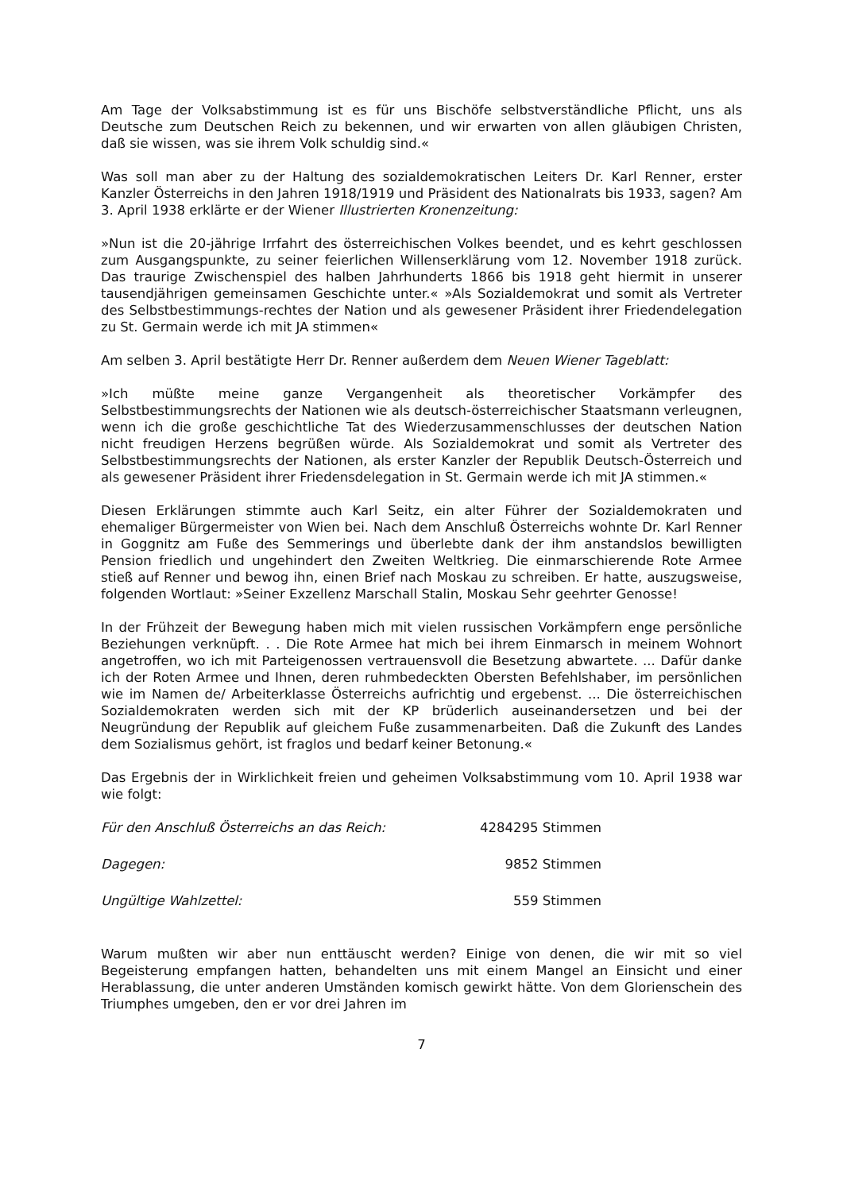Am Tage der Volksabstimmung ist es für uns Bischöfe selbstverständliche Pflicht, uns als Deutsche zum Deutschen Reich zu bekennen, und wir erwarten von allen gläubigen Christen, daß sie wissen, was sie ihrem Volk schuldig sind.«
Was soll man aber zu der Haltung des sozialdemokratischen Leiters Dr. Karl Renner, erster Kanzler Österreichs in den Jahren 1918/1919 und Präsident des Nationalrats bis 1933, sagen? Am 3. April 1938 erklärte er der Wiener Illustrierten Kronenzeitung:
»Nun ist die 20-jährige Irrfahrt des österreichischen Volkes beendet, und es kehrt geschlossen zum Ausgangspunkte, zu seiner feierlichen Willenserklärung vom 12. November 1918 zurück. Das traurige Zwischenspiel des halben Jahrhunderts 1866 bis 1918 geht hiermit in unserer tausendjährigen gemeinsamen Geschichte unter.« »Als Sozialdemokrat und somit als Vertreter des Selbstbestimmungs-rechtes der Nation und als gewesener Präsident ihrer Friedendelegation zu St. Germain werde ich mit JA stimmen«
Am selben 3. April bestätigte Herr Dr. Renner außerdem dem Neuen Wiener Tageblatt:
»Ich müßte meine ganze Vergangenheit als theoretischer Vorkämpfer des Selbstbestimmungsrechts der Nationen wie als deutsch-österreichischer Staatsmann verleugnen, wenn ich die große geschichtliche Tat des Wiederzusammenschlusses der deutschen Nation nicht freudigen Herzens begrüßen würde. Als Sozialdemokrat und somit als Vertreter des Selbstbestimmungsrechts der Nationen, als erster Kanzler der Republik Deutsch-Österreich und als gewesener Präsident ihrer Friedensdelegation in St. Germain werde ich mit JA stimmen.«
Diesen Erklärungen stimmte auch Karl Seitz, ein alter Führer der Sozialdemokraten und ehemaliger Bürgermeister von Wien bei. Nach dem Anschluß Österreichs wohnte Dr. Karl Renner in Goggnitz am Fuße des Semmerings und überlebte dank der ihm anstandslos bewilligten Pension friedlich und ungehindert den Zweiten Weltkrieg. Die einmarschierende Rote Armee stieß auf Renner und bewog ihn, einen Brief nach Moskau zu schreiben. Er hatte, auszugsweise, folgenden Wortlaut: »Seiner Exzellenz Marschall Stalin, Moskau Sehr geehrter Genosse!
In der Frühzeit der Bewegung haben mich mit vielen russischen Vorkämpfern enge persönliche Beziehungen verknüpft. . . Die Rote Armee hat mich bei ihrem Einmarsch in meinem Wohnort angetroffen, wo ich mit Parteigenossen vertrauensvoll die Besetzung abwartete. ... Dafür danke ich der Roten Armee und Ihnen, deren ruhmbedeckten Obersten Befehlshaber, im persönlichen wie im Namen de/ Arbeiterklasse Österreichs aufrichtig und ergebenst. ... Die österreichischen Sozialdemokraten werden sich mit der KP brüderlich auseinandersetzen und bei der Neugründung der Republik auf gleichem Fuße zusammenarbeiten. Daß die Zukunft des Landes dem Sozialismus gehört, ist fraglos und bedarf keiner Betonung.«
Das Ergebnis der in Wirklichkeit freien und geheimen Volksabstimmung vom 10. April 1938 war wie folgt:
| Für den Anschluß Österreichs an das Reich: | 4284295 Stimmen |
| Dagegen: | 9852 Stimmen |
| Ungültige Wahlzettel: | 559 Stimmen |
Warum mußten wir aber nun enttäuscht werden? Einige von denen, die wir mit so viel Begeisterung empfangen hatten, behandelten uns mit einem Mangel an Einsicht und einer Herablassung, die unter anderen Umständen komisch gewirkt hätte. Von dem Glorienschein des Triumphes umgeben, den er vor drei Jahren im
7